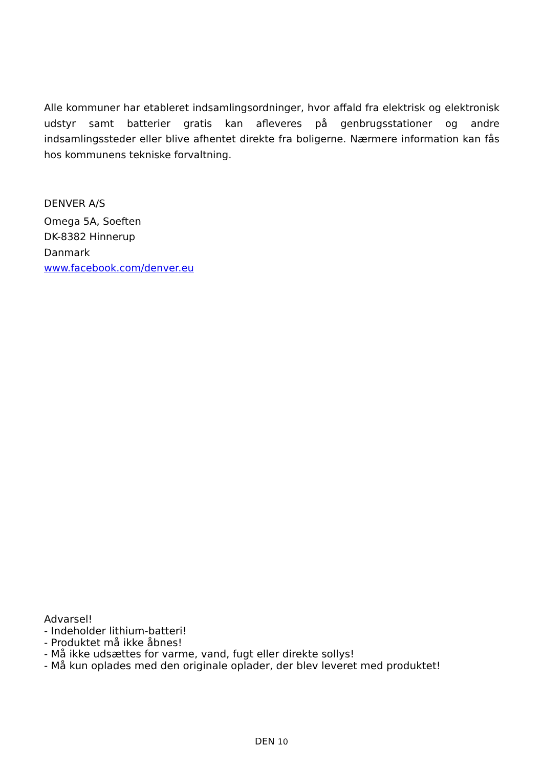Alle kommuner har etableret indsamlingsordninger, hvor affald fra elektrisk og elektronisk udstyr samt batterier gratis kan afleveres på genbrugsstationer og andre indsamlingssteder eller blive afhentet direkte fra boligerne. Nærmere information kan fås hos kommunens tekniske forvaltning.
DENVER A/S
Omega 5A, Soeften
DK-8382 Hinnerup
Danmark
www.facebook.com/denver.eu
Advarsel!
- Indeholder lithium-batteri!
- Produktet må ikke åbnes!
- Må ikke udsættes for varme, vand, fugt eller direkte sollys!
- Må kun oplades med den originale oplader, der blev leveret med produktet!
DEN 10